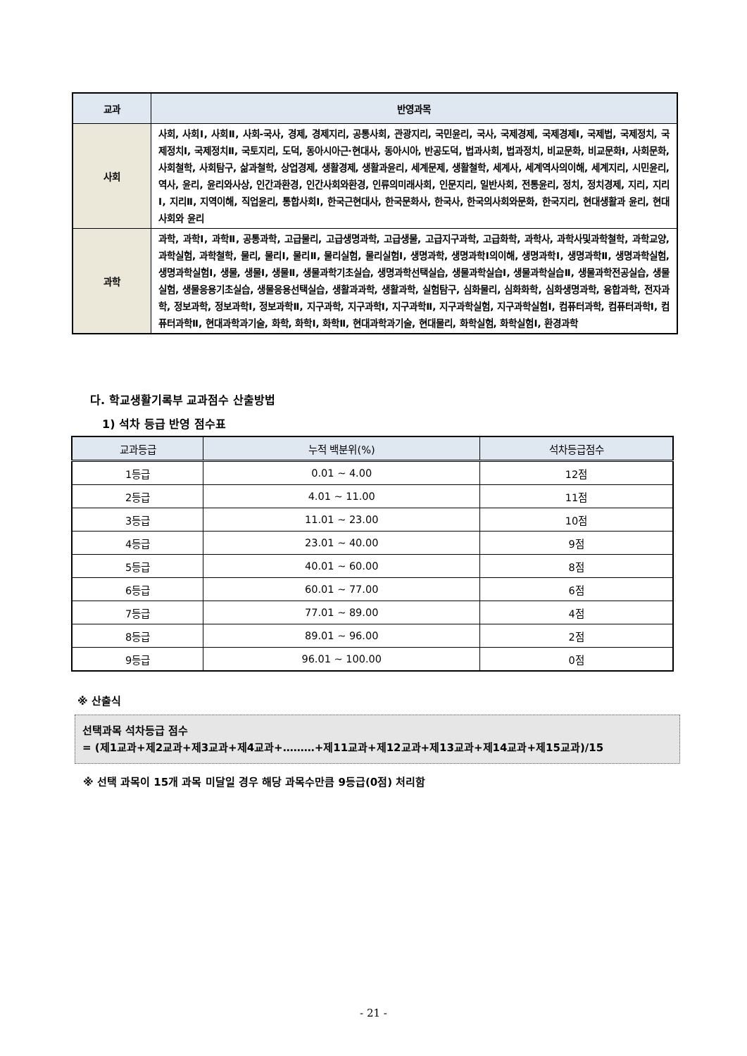| 교과 | 반영과목 |
| --- | --- |
| 사회 | 사회, 사회Ⅰ, 사회Ⅱ, 사회-국사, 경제, 경제지리, 공통사회, 관광지리, 국민윤리, 국사, 국제경제, 국제경제Ⅰ, 국제법, 국제정치, 국제정치Ⅰ, 국제정치Ⅱ, 국토지리, 도덕, 동아시아근·현대사, 동아시아, 반공도덕, 법과사회, 법과정치, 비교문화, 비교문화Ⅰ, 사회문화, 사회철학, 사회탐구, 삶과철학, 상업경제, 생활경제, 생활과윤리, 세계문제, 생활철학, 세계사, 세계역사의이해, 세계지리, 시민윤리, 역사, 윤리, 윤리와사상, 인간과환경, 인간사회와환경, 인류의미래사회, 인문지리, 일반사회, 전통윤리, 정치, 정치경제, 지리, 지리Ⅰ, 지리Ⅱ, 지역이해, 직업윤리, 통합사회Ⅰ, 한국근현대사, 한국문화사, 한국사, 한국의사회와문화, 한국지리, 현대생활과 윤리, 현대사회와 윤리 |
| 과학 | 과학, 과학Ⅰ, 과학Ⅱ, 공통과학, 고급물리, 고급생명과학, 고급생물, 고급지구과학, 고급화학, 과학사, 과학사및과학철학, 과학교양, 과학실험, 과학철학, 물리, 물리Ⅰ, 물리Ⅱ, 물리실험, 물리실험Ⅰ, 생명과학, 생명과학Ⅰ의이해, 생명과학Ⅰ, 생명과학Ⅱ, 생명과학실험, 생명과학실험Ⅰ, 생물, 생물Ⅰ, 생물Ⅱ, 생물과학기초실습, 생명과학선택실습, 생물과학실습Ⅰ, 생물과학실습Ⅱ, 생물과학전공실습, 생물실험, 생물응용기초실습, 생물응용선택실습, 생활과과학, 생활과학, 실험탐구, 심화물리, 심화화학, 심화생명과학, 융합과학, 전자과학, 정보과학, 정보과학Ⅰ, 정보과학Ⅱ, 지구과학, 지구과학Ⅰ, 지구과학Ⅱ, 지구과학실험, 지구과학실험Ⅰ, 컴퓨터과학, 컴퓨터과학Ⅰ, 컴퓨터과학Ⅱ, 현대과학과기술, 화학, 화학Ⅰ, 화학Ⅱ, 현대과학과기술, 현대물리, 화학실험, 화학실험Ⅰ, 환경과학 |
다. 학교생활기록부 교과점수 산출방법
1) 석차 등급 반영 점수표
| 교과등급 | 누적 백분위(%) | 석차등급점수 |
| --- | --- | --- |
| 1등급 | 0.01 ~ 4.00 | 12점 |
| 2등급 | 4.01 ~ 11.00 | 11점 |
| 3등급 | 11.01 ~ 23.00 | 10점 |
| 4등급 | 23.01 ~ 40.00 | 9점 |
| 5등급 | 40.01 ~ 60.00 | 8점 |
| 6등급 | 60.01 ~ 77.00 | 6점 |
| 7등급 | 77.01 ~ 89.00 | 4점 |
| 8등급 | 89.01 ~ 96.00 | 2점 |
| 9등급 | 96.01 ~ 100.00 | 0점 |
※ 산출식
선택과목 석차등급 점수
= (제1교과+제2교과+제3교과+제4교과+………+제11교과+제12교과+제13교과+제14교과+제15교과)/15
※ 선택 과목이 15개 과목 미달일 경우 해당 과목수만큼 9등급(0점) 처리함
- 21 -